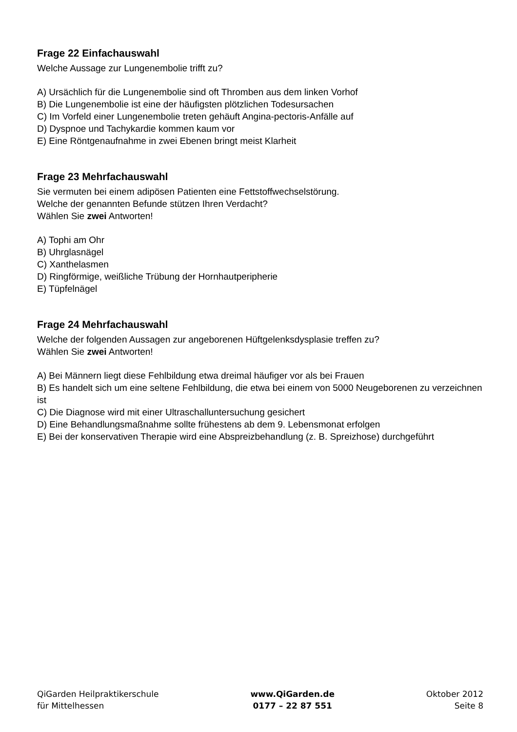Frage 22 Einfachauswahl
Welche Aussage zur Lungenembolie trifft zu?
A) Ursächlich für die Lungenembolie sind oft Thromben aus dem linken Vorhof
B) Die Lungenembolie ist eine der häufigsten plötzlichen Todesursachen
C) Im Vorfeld einer Lungenembolie treten gehäuft Angina-pectoris-Anfälle auf
D) Dyspnoe und Tachykardie kommen kaum vor
E) Eine Röntgenaufnahme in zwei Ebenen bringt meist Klarheit
Frage 23 Mehrfachauswahl
Sie vermuten bei einem adipösen Patienten eine Fettstoffwechselstörung.
Welche der genannten Befunde stützen Ihren Verdacht?
Wählen Sie zwei Antworten!
A) Tophi am Ohr
B) Uhrglasnägel
C) Xanthelasmen
D) Ringförmige, weißliche Trübung der Hornhautperipherie
E) Tüpfelnägel
Frage 24 Mehrfachauswahl
Welche der folgenden Aussagen zur angeborenen Hüftgelenksdysplasie treffen zu?
Wählen Sie zwei Antworten!
A) Bei Männern liegt diese Fehlbildung etwa dreimal häufiger vor als bei Frauen
B) Es handelt sich um eine seltene Fehlbildung, die etwa bei einem von 5000 Neugeborenen zu verzeichnen ist
C) Die Diagnose wird mit einer Ultraschalluntersuchung gesichert
D) Eine Behandlungsmaßnahme sollte frühestens ab dem 9. Lebensmonat erfolgen
E) Bei der konservativen Therapie wird eine Abspreizbehandlung (z. B. Spreizhose) durchgeführt
QiGarden Heilpraktikerschule
für Mittelhessen
www.QiGarden.de
0177 – 22 87 551
Oktober 2012
Seite 8